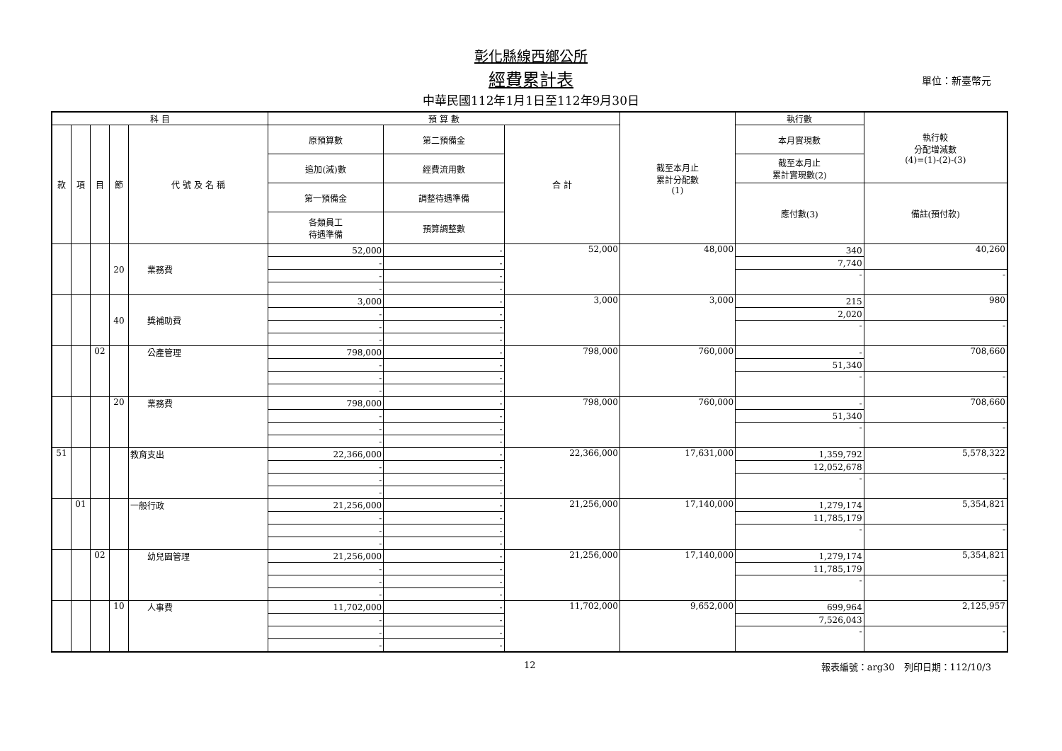彰化縣線西鄉公所
經費累計表 單位：新臺幣元
中華民國112年1月1日至112年9月30日
| 科 目 | | | | | 預 算 數 | | | 截至本月止 累計分配數 (1) | 執行數 | 執行較 分配增減數 (4)=(1)-(2)-(3) |
| --- | --- | --- | --- | --- | --- | --- | --- | --- | --- | --- |
| 款 | 項 | 目 | 節 | 代 號 及 名 稱 | 原預算數 | 第二預備金 | 合 計 | | 本月實現數 | |
| | | | | | 追加(減)數 | 經費流用數 | | | 截至本月止 累計實現數(2) | |
| | | | | | 第一預備金 | 調整待遇準備 | | | 應付數(3) | 備註(預付款) |
| | | | | | 各類員工 待遇準備 | 預算調整數 | | | | |
| | | | 20 | 業務費 | 52,000 | - | 52,000 | 48,000 | 340 | 40,260 |
| | | | | | - | - | | | 7,740 | |
| | | | | | - | - | | | - | - |
| | | | | | - | - | | | | |
| | | | 40 | 獎補助費 | 3,000 | - | 3,000 | 3,000 | 215 | 980 |
| | | | | | - | - | | | 2,020 | |
| | | | | | - | - | | | - | - |
| | | | | | - | - | | | | |
| | | 02 | | 公產管理 | 798,000 | - | 798,000 | 760,000 | - | 708,660 |
| | | | | | - | - | | | 51,340 | |
| | | | | | - | - | | | - | - |
| | | | | | - | - | | | | |
| | | | 20 | 業務費 | 798,000 | - | 798,000 | 760,000 | - | 708,660 |
| | | | | | - | - | | | 51,340 | |
| | | | | | - | - | | | - | - |
| | | | | | - | - | | | | |
| 51 | | | | 教育支出 | 22,366,000 | - | 22,366,000 | 17,631,000 | 1,359,792 | 5,578,322 |
| | | | | | - | - | | | 12,052,678 | |
| | | | | | - | - | | | - | - |
| | | | | | - | - | | | | |
| | 01 | | | 一般行政 | 21,256,000 | - | 21,256,000 | 17,140,000 | 1,279,174 | 5,354,821 |
| | | | | | - | - | | | 11,785,179 | |
| | | | | | - | - | | | - | - |
| | | | | | - | - | | | | |
| | | 02 | | 幼兒園管理 | 21,256,000 | - | 21,256,000 | 17,140,000 | 1,279,174 | 5,354,821 |
| | | | | | - | - | | | 11,785,179 | |
| | | | | | - | - | | | - | - |
| | | | | | - | - | | | | |
| | | | 10 | 人事費 | 11,702,000 | - | 11,702,000 | 9,652,000 | 699,964 | 2,125,957 |
| | | | | | - | - | | | 7,526,043 | |
| | | | | | - | - | | | - | - |
| | | | | | - | - | | | | |
12 報表編號：arg30　列印日期：112/10/3